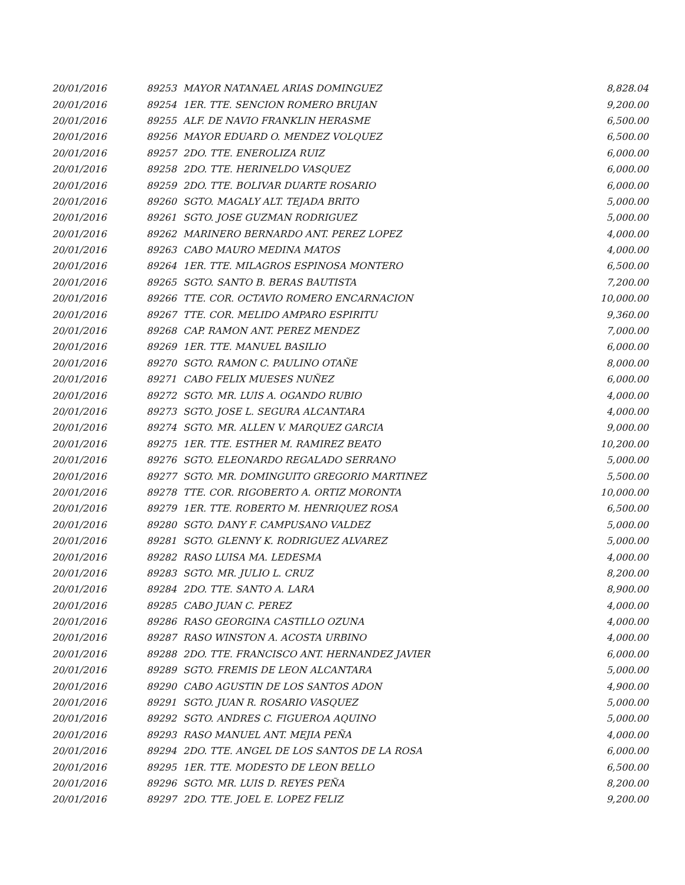| 20/01/2016 | 89253 | MAYOR NATANAEL ARIAS DOMINGUEZ | 8,828.04 |
| 20/01/2016 | 89254 | 1ER. TTE. SENCION ROMERO BRUJAN | 9,200.00 |
| 20/01/2016 | 89255 | ALF. DE NAVIO FRANKLIN HERASME | 6,500.00 |
| 20/01/2016 | 89256 | MAYOR EDUARD O. MENDEZ VOLQUEZ | 6,500.00 |
| 20/01/2016 | 89257 | 2DO. TTE. ENEROLIZA RUIZ | 6,000.00 |
| 20/01/2016 | 89258 | 2DO. TTE. HERINELDO VASQUEZ | 6,000.00 |
| 20/01/2016 | 89259 | 2DO. TTE. BOLIVAR DUARTE ROSARIO | 6,000.00 |
| 20/01/2016 | 89260 | SGTO. MAGALY ALT. TEJADA BRITO | 5,000.00 |
| 20/01/2016 | 89261 | SGTO. JOSE GUZMAN RODRIGUEZ | 5,000.00 |
| 20/01/2016 | 89262 | MARINERO BERNARDO ANT. PEREZ LOPEZ | 4,000.00 |
| 20/01/2016 | 89263 | CABO MAURO MEDINA MATOS | 4,000.00 |
| 20/01/2016 | 89264 | 1ER. TTE. MILAGROS ESPINOSA MONTERO | 6,500.00 |
| 20/01/2016 | 89265 | SGTO. SANTO B. BERAS BAUTISTA | 7,200.00 |
| 20/01/2016 | 89266 | TTE. COR. OCTAVIO ROMERO ENCARNACION | 10,000.00 |
| 20/01/2016 | 89267 | TTE. COR. MELIDO AMPARO ESPIRITU | 9,360.00 |
| 20/01/2016 | 89268 | CAP. RAMON ANT. PEREZ MENDEZ | 7,000.00 |
| 20/01/2016 | 89269 | 1ER. TTE. MANUEL BASILIO | 6,000.00 |
| 20/01/2016 | 89270 | SGTO. RAMON C. PAULINO OTAÑE | 8,000.00 |
| 20/01/2016 | 89271 | CABO FELIX MUESES NUÑEZ | 6,000.00 |
| 20/01/2016 | 89272 | SGTO. MR. LUIS A. OGANDO RUBIO | 4,000.00 |
| 20/01/2016 | 89273 | SGTO. JOSE L. SEGURA ALCANTARA | 4,000.00 |
| 20/01/2016 | 89274 | SGTO. MR. ALLEN V. MARQUEZ GARCIA | 9,000.00 |
| 20/01/2016 | 89275 | 1ER. TTE. ESTHER M. RAMIREZ BEATO | 10,200.00 |
| 20/01/2016 | 89276 | SGTO. ELEONARDO REGALADO SERRANO | 5,000.00 |
| 20/01/2016 | 89277 | SGTO. MR. DOMINGUITO GREGORIO MARTINEZ | 5,500.00 |
| 20/01/2016 | 89278 | TTE. COR. RIGOBERTO A. ORTIZ MORONTA | 10,000.00 |
| 20/01/2016 | 89279 | 1ER. TTE. ROBERTO M. HENRIQUEZ ROSA | 6,500.00 |
| 20/01/2016 | 89280 | SGTO. DANY F. CAMPUSANO VALDEZ | 5,000.00 |
| 20/01/2016 | 89281 | SGTO. GLENNY K. RODRIGUEZ ALVAREZ | 5,000.00 |
| 20/01/2016 | 89282 | RASO LUISA MA. LEDESMA | 4,000.00 |
| 20/01/2016 | 89283 | SGTO. MR. JULIO L. CRUZ | 8,200.00 |
| 20/01/2016 | 89284 | 2DO. TTE. SANTO A. LARA | 8,900.00 |
| 20/01/2016 | 89285 | CABO JUAN C. PEREZ | 4,000.00 |
| 20/01/2016 | 89286 | RASO GEORGINA CASTILLO OZUNA | 4,000.00 |
| 20/01/2016 | 89287 | RASO WINSTON A. ACOSTA URBINO | 4,000.00 |
| 20/01/2016 | 89288 | 2DO. TTE. FRANCISCO ANT. HERNANDEZ JAVIER | 6,000.00 |
| 20/01/2016 | 89289 | SGTO. FREMIS DE LEON ALCANTARA | 5,000.00 |
| 20/01/2016 | 89290 | CABO AGUSTIN DE LOS SANTOS ADON | 4,900.00 |
| 20/01/2016 | 89291 | SGTO. JUAN R. ROSARIO VASQUEZ | 5,000.00 |
| 20/01/2016 | 89292 | SGTO. ANDRES C. FIGUEROA AQUINO | 5,000.00 |
| 20/01/2016 | 89293 | RASO MANUEL ANT. MEJIA PEÑA | 4,000.00 |
| 20/01/2016 | 89294 | 2DO. TTE. ANGEL DE LOS SANTOS DE LA ROSA | 6,000.00 |
| 20/01/2016 | 89295 | 1ER. TTE. MODESTO DE LEON BELLO | 6,500.00 |
| 20/01/2016 | 89296 | SGTO. MR. LUIS D. REYES PEÑA | 8,200.00 |
| 20/01/2016 | 89297 | 2DO. TTE. JOEL E. LOPEZ FELIZ | 9,200.00 |